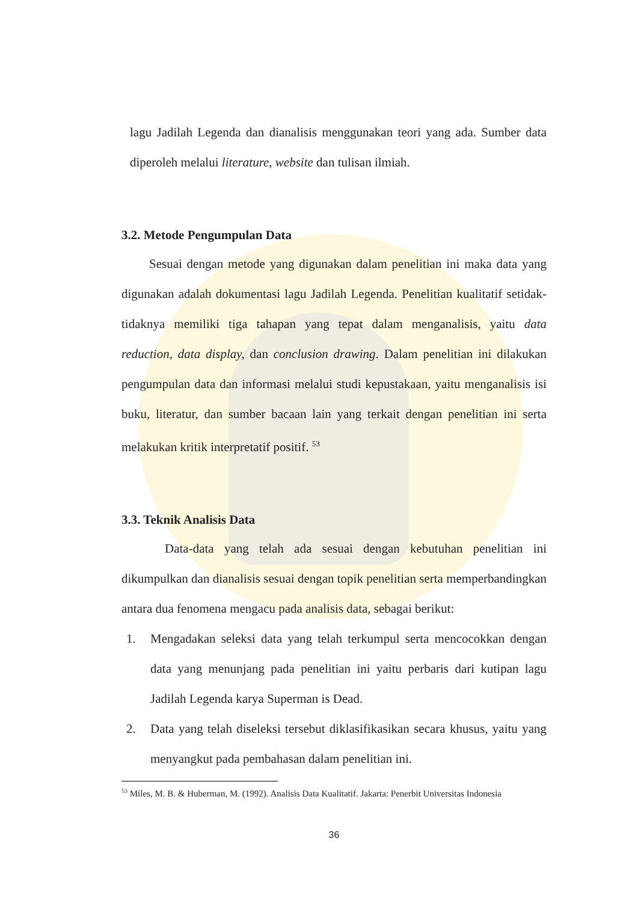lagu Jadilah Legenda dan dianalisis menggunakan teori yang ada. Sumber data diperoleh melalui literature, website dan tulisan ilmiah.
3.2. Metode Pengumpulan Data
Sesuai dengan metode yang digunakan dalam penelitian ini maka data yang digunakan adalah dokumentasi lagu Jadilah Legenda. Penelitian kualitatif setidak-tidaknya memiliki tiga tahapan yang tepat dalam menganalisis, yaitu data reduction, data display, dan conclusion drawing. Dalam penelitian ini dilakukan pengumpulan data dan informasi melalui studi kepustakaan, yaitu menganalisis isi buku, literatur, dan sumber bacaan lain yang terkait dengan penelitian ini serta melakukan kritik interpretatif positif. <sup>53</sup>
3.3. Teknik Analisis Data
Data-data yang telah ada sesuai dengan kebutuhan penelitian ini dikumpulkan dan dianalisis sesuai dengan topik penelitian serta memperbandingkan antara dua fenomena mengacu pada analisis data, sebagai berikut:
1. Mengadakan seleksi data yang telah terkumpul serta mencocokkan dengan data yang menunjang pada penelitian ini yaitu perbaris dari kutipan lagu Jadilah Legenda karya Superman is Dead.
2. Data yang telah diseleksi tersebut diklasifikasikan secara khusus, yaitu yang menyangkut pada pembahasan dalam penelitian ini.
<sup>53</sup> Miles, M. B. & Huberman, M. (1992). Analisis Data Kualitatif. Jakarta: Penerbit Universitas Indonesia
36